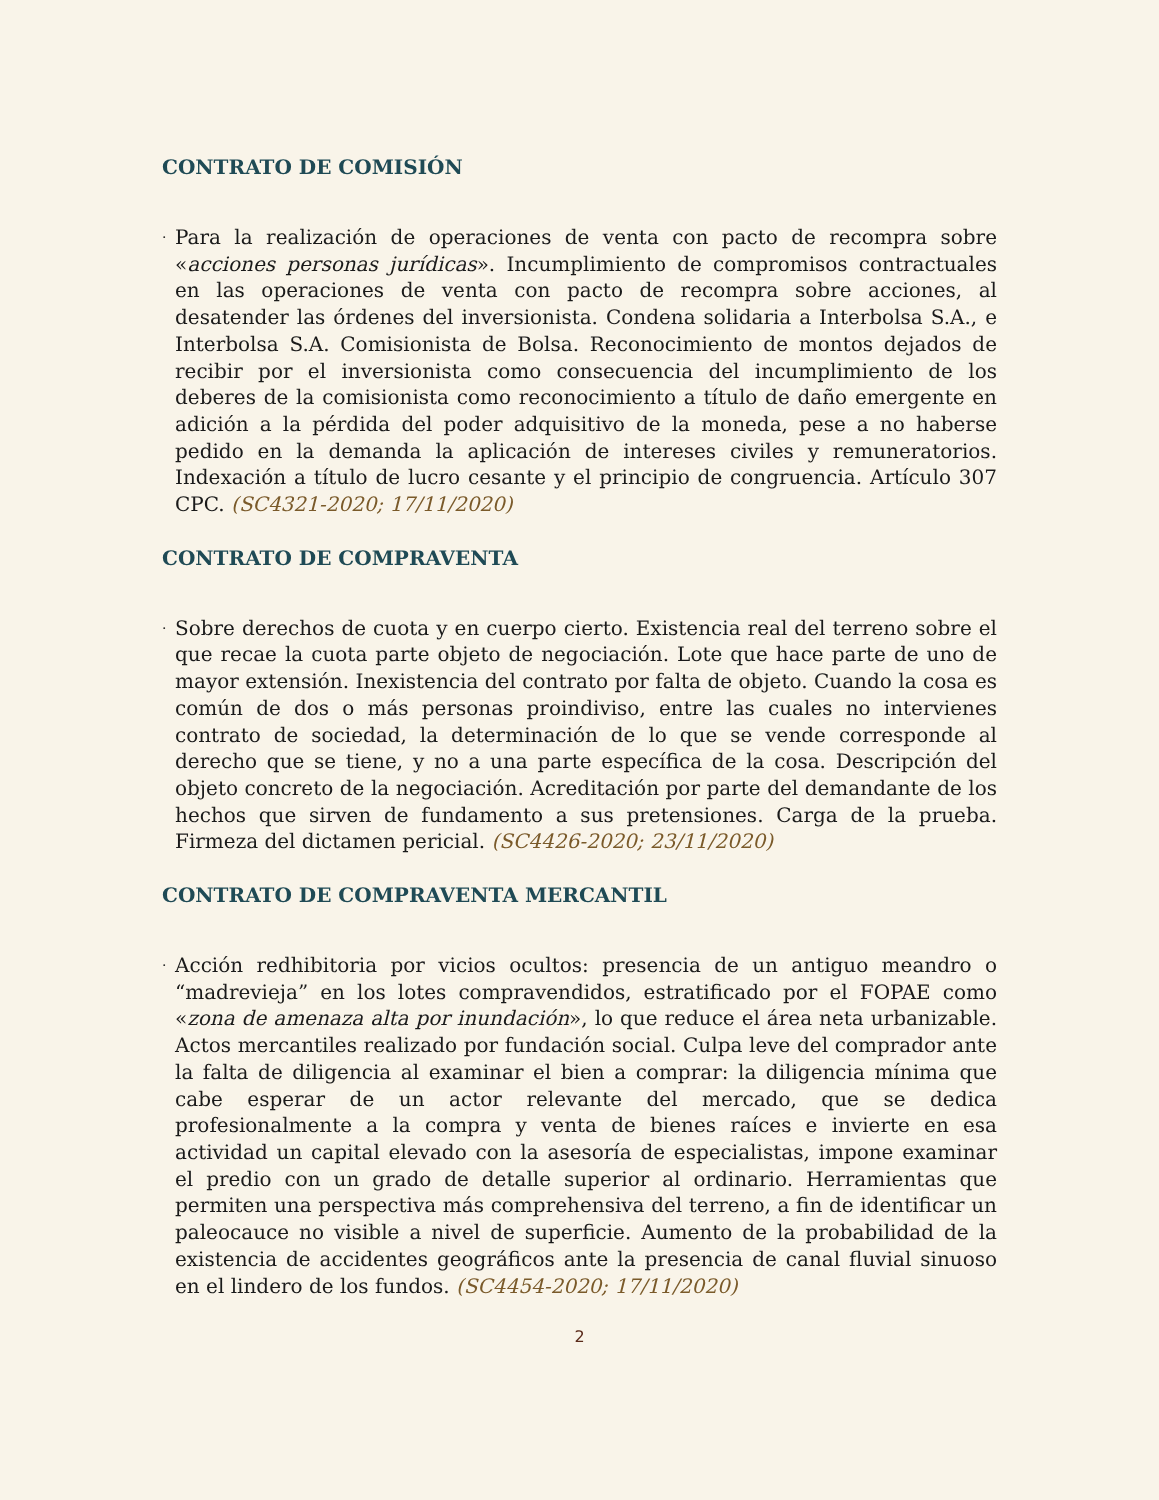CONTRATO DE COMISIÓN
·
Para la realización de operaciones de venta con pacto de recompra sobre «acciones personas jurídicas». Incumplimiento de compromisos contractuales en las operaciones de venta con pacto de recompra sobre acciones, al desatender las órdenes del inversionista. Condena solidaria a Interbolsa S.A., e Interbolsa S.A. Comisionista de Bolsa. Reconocimiento de montos dejados de recibir por el inversionista como consecuencia del incumplimiento de los deberes de la comisionista como reconocimiento a título de daño emergente en adición a la pérdida del poder adquisitivo de la moneda, pese a no haberse pedido en la demanda la aplicación de intereses civiles y remuneratorios. Indexación a título de lucro cesante y el principio de congruencia. Artículo 307 CPC. (SC4321-2020; 17/11/2020)
CONTRATO DE COMPRAVENTA
·
Sobre derechos de cuota y en cuerpo cierto. Existencia real del terreno sobre el que recae la cuota parte objeto de negociación. Lote que hace parte de uno de mayor extensión. Inexistencia del contrato por falta de objeto. Cuando la cosa es común de dos o más personas proindiviso, entre las cuales no intervienes contrato de sociedad, la determinación de lo que se vende corresponde al derecho que se tiene, y no a una parte específica de la cosa. Descripción del objeto concreto de la negociación. Acreditación por parte del demandante de los hechos que sirven de fundamento a sus pretensiones. Carga de la prueba. Firmeza del dictamen pericial. (SC4426-2020; 23/11/2020)
CONTRATO DE COMPRAVENTA MERCANTIL
·
Acción redhibitoria por vicios ocultos: presencia de un antiguo meandro o “madrevieja” en los lotes compravendidos, estratificado por el FOPAE como «zona de amenaza alta por inundación», lo que reduce el área neta urbanizable. Actos mercantiles realizado por fundación social. Culpa leve del comprador ante la falta de diligencia al examinar el bien a comprar: la diligencia mínima que cabe esperar de un actor relevante del mercado, que se dedica profesionalmente a la compra y venta de bienes raíces e invierte en esa actividad un capital elevado con la asesoría de especialistas, impone examinar el predio con un grado de detalle superior al ordinario. Herramientas que permiten una perspectiva más comprehensiva del terreno, a fin de identificar un paleocauce no visible a nivel de superficie. Aumento de la probabilidad de la existencia de accidentes geográficos ante la presencia de canal fluvial sinuoso en el lindero de los fundos. (SC4454-2020; 17/11/2020)
2